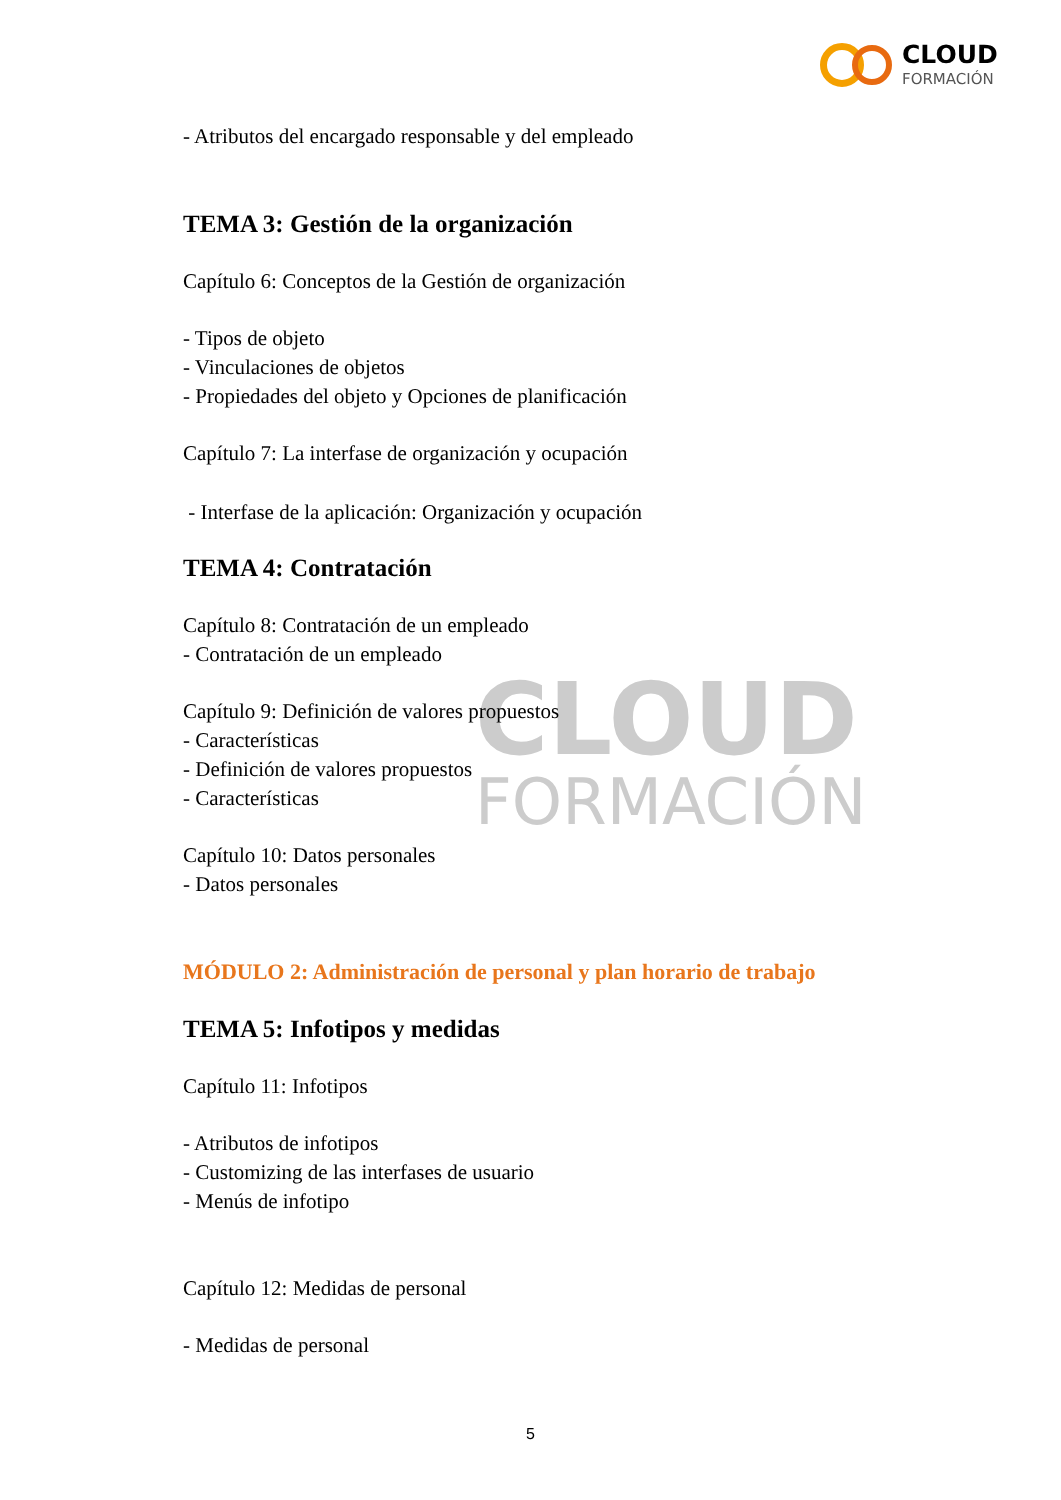CLOUD
FORMACIÓN
CLOUD
FORMACIÓN
- Atributos del encargado responsable y del empleado
TEMA 3: Gestión de la organización
Capítulo 6: Conceptos de la Gestión de organización
- Tipos de objeto
- Vinculaciones de objetos
- Propiedades del objeto y Opciones de planificación
Capítulo 7: La interfase de organización y ocupación
- Interfase de la aplicación: Organización y ocupación
TEMA 4: Contratación
Capítulo 8: Contratación de un empleado
- Contratación de un empleado
Capítulo 9: Definición de valores propuestos
- Características
- Definición de valores propuestos
- Características
Capítulo 10: Datos personales
- Datos personales
MÓDULO 2: Administración de personal y plan horario de trabajo
TEMA 5: Infotipos y medidas
Capítulo 11: Infotipos
- Atributos de infotipos
- Customizing de las interfases de usuario
- Menús de infotipo
Capítulo 12: Medidas de personal
- Medidas de personal
5